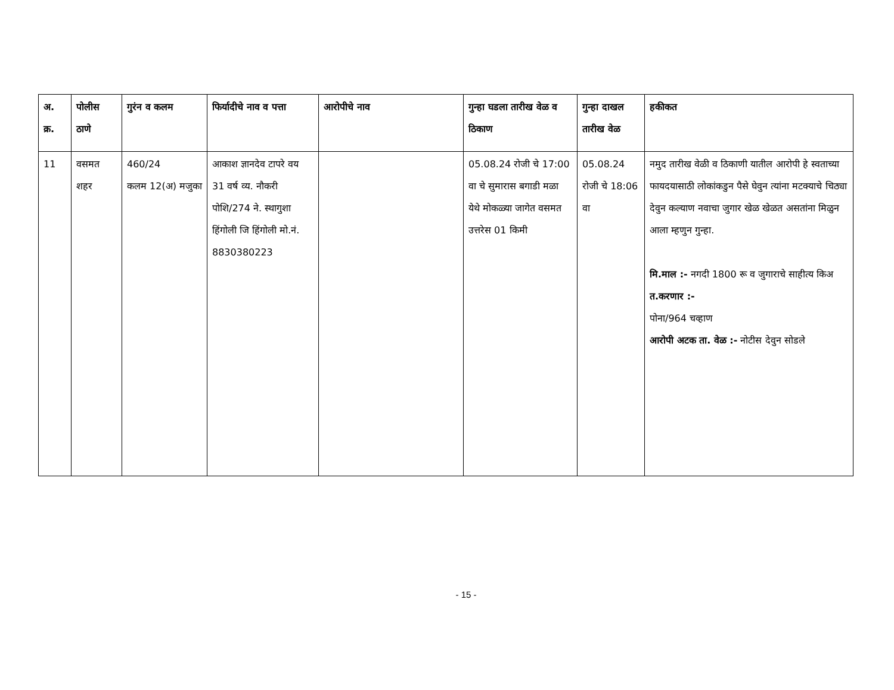| अ. क्र. | पोलीस ठाणे | गुरंन व कलम | फिर्यादीचे नाव व पत्ता | आरोपीचे नाव | गुन्हा घडला तारीख वेळ व ठिकाण | गुन्हा दाखल तारीख वेळ | हकीकत |
| --- | --- | --- | --- | --- | --- | --- | --- |
| 11 | वसमत शहर | 460/24 कलम 12(अ) मजुका | आकाश ज्ञानदेव टापरे वय 31 वर्ष व्य. नौकरी पोशि/274 ने. स्थागुशा हिंगोली जि हिंगोली मो.नं. 8830380223 | | 05.08.24 रोजी चे 17:00 वा चे सुमारास बगाडी मळा येथे मोकळ्या जागेत वसमत उत्तरेस 01 किमी | 05.08.24 रोजी चे 18:06 वा | नमुद तारीख वेळी व ठिकाणी यातील आरोपी हे स्वताच्या फायदयासाठी लोकांकडुन पैसे घेवुन त्यांना मटक्याचे चिठ्या देवुन कल्याण नवाचा जुगार खेळ खेळत असतांना मिळुन आला म्हणुन गुन्हा. मि.माल :- नगदी 1800 रू व जुगाराचे साहीत्य किअ त.करणार :- पोना/964 चव्हाण आरोपी अटक ता. वेळ :- नोटीस देवुन सोडले |
- 15 -